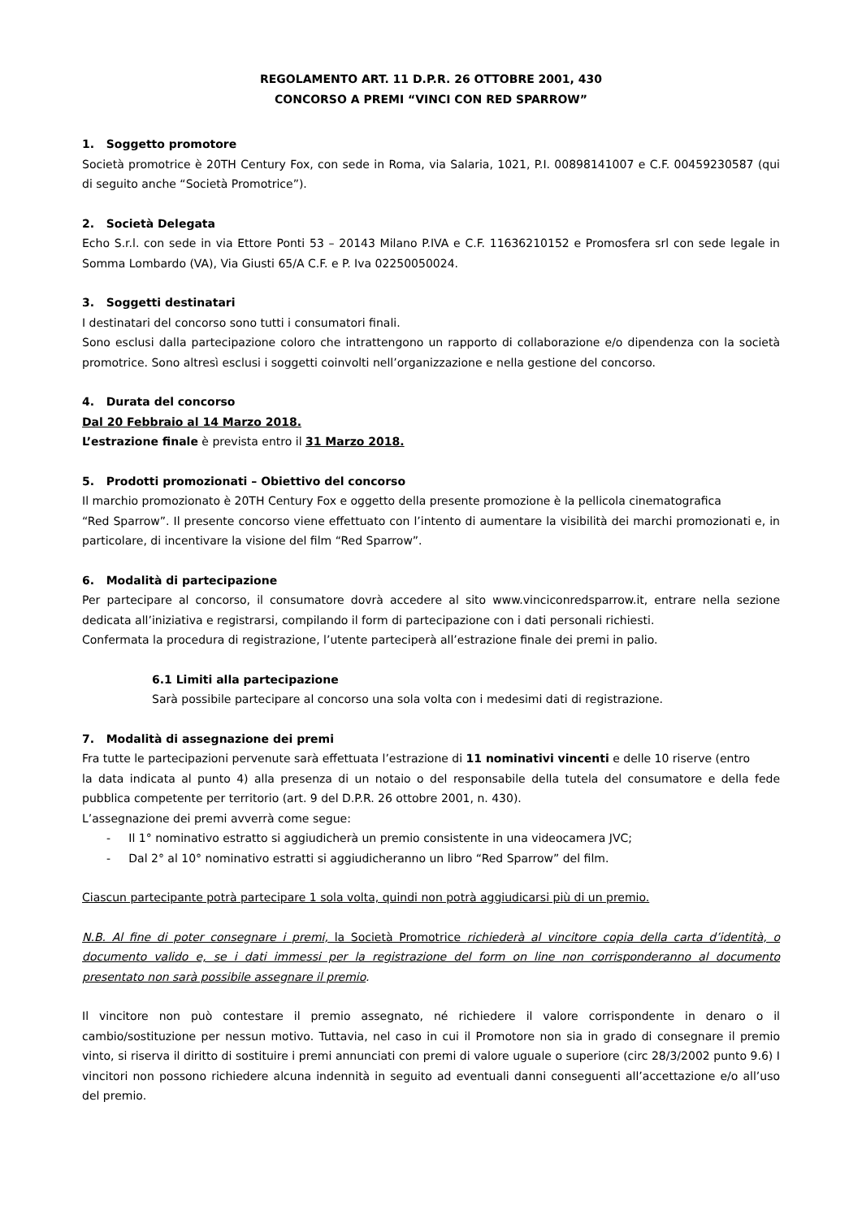REGOLAMENTO ART. 11 D.P.R. 26 OTTOBRE 2001, 430
CONCORSO A PREMI “VINCI CON RED SPARROW”
1. Soggetto promotore
Società promotrice è 20TH Century Fox, con sede in Roma, via Salaria, 1021, P.I. 00898141007 e C.F. 00459230587 (qui di seguito anche “Società Promotrice”).
2. Società Delegata
Echo S.r.l. con sede in via Ettore Ponti 53 – 20143 Milano P.IVA e C.F. 11636210152 e Promosfera srl con sede legale in Somma Lombardo (VA), Via Giusti 65/A C.F. e P. Iva 02250050024.
3. Soggetti destinatari
I destinatari del concorso sono tutti i consumatori finali.
Sono esclusi dalla partecipazione coloro che intrattengono un rapporto di collaborazione e/o dipendenza con la società promotrice. Sono altresì esclusi i soggetti coinvolti nell’organizzazione e nella gestione del concorso.
4. Durata del concorso
Dal 20 Febbraio al 14 Marzo 2018.
L’estrazione finale è prevista entro il 31 Marzo 2018.
5. Prodotti promozionati – Obiettivo del concorso
Il marchio promozionato è 20TH Century Fox e oggetto della presente promozione è la pellicola cinematografica
“Red Sparrow”. Il presente concorso viene effettuato con l’intento di aumentare la visibilità dei marchi promozionati e, in particolare, di incentivare la visione del film “Red Sparrow”.
6. Modalità di partecipazione
Per partecipare al concorso, il consumatore dovrà accedere al sito www.vinciconredsparrow.it, entrare nella sezione dedicata all’iniziativa e registrarsi, compilando il form di partecipazione con i dati personali richiesti.
Confermata la procedura di registrazione, l’utente parteciperà all’estrazione finale dei premi in palio.
6.1 Limiti alla partecipazione
Sarà possibile partecipare al concorso una sola volta con i medesimi dati di registrazione.
7. Modalità di assegnazione dei premi
Fra tutte le partecipazioni pervenute sarà effettuata l’estrazione di 11 nominativi vincenti e delle 10 riserve (entro
la data indicata al punto 4) alla presenza di un notaio o del responsabile della tutela del consumatore e della fede pubblica competente per territorio (art. 9 del D.P.R. 26 ottobre 2001, n. 430).
L’assegnazione dei premi avverrà come segue:
- Il 1° nominativo estratto si aggiudicherà un premio consistente in una videocamera JVC;
- Dal 2° al 10° nominativo estratti si aggiudicheranno un libro “Red Sparrow” del film.
Ciascun partecipante potrà partecipare 1 sola volta, quindi non potrà aggiudicarsi più di un premio.
N.B. Al fine di poter consegnare i premi, la Società Promotrice richiederà al vincitore copia della carta d’identità, o documento valido e, se i dati immessi per la registrazione del form on line non corrisponderanno al documento presentato non sarà possibile assegnare il premio.
Il vincitore non può contestare il premio assegnato, né richiedere il valore corrispondente in denaro o il cambio/sostituzione per nessun motivo. Tuttavia, nel caso in cui il Promotore non sia in grado di consegnare il premio vinto, si riserva il diritto di sostituire i premi annunciati con premi di valore uguale o superiore (circ 28/3/2002 punto 9.6) I vincitori non possono richiedere alcuna indennità in seguito ad eventuali danni conseguenti all’accettazione e/o all’uso del premio.